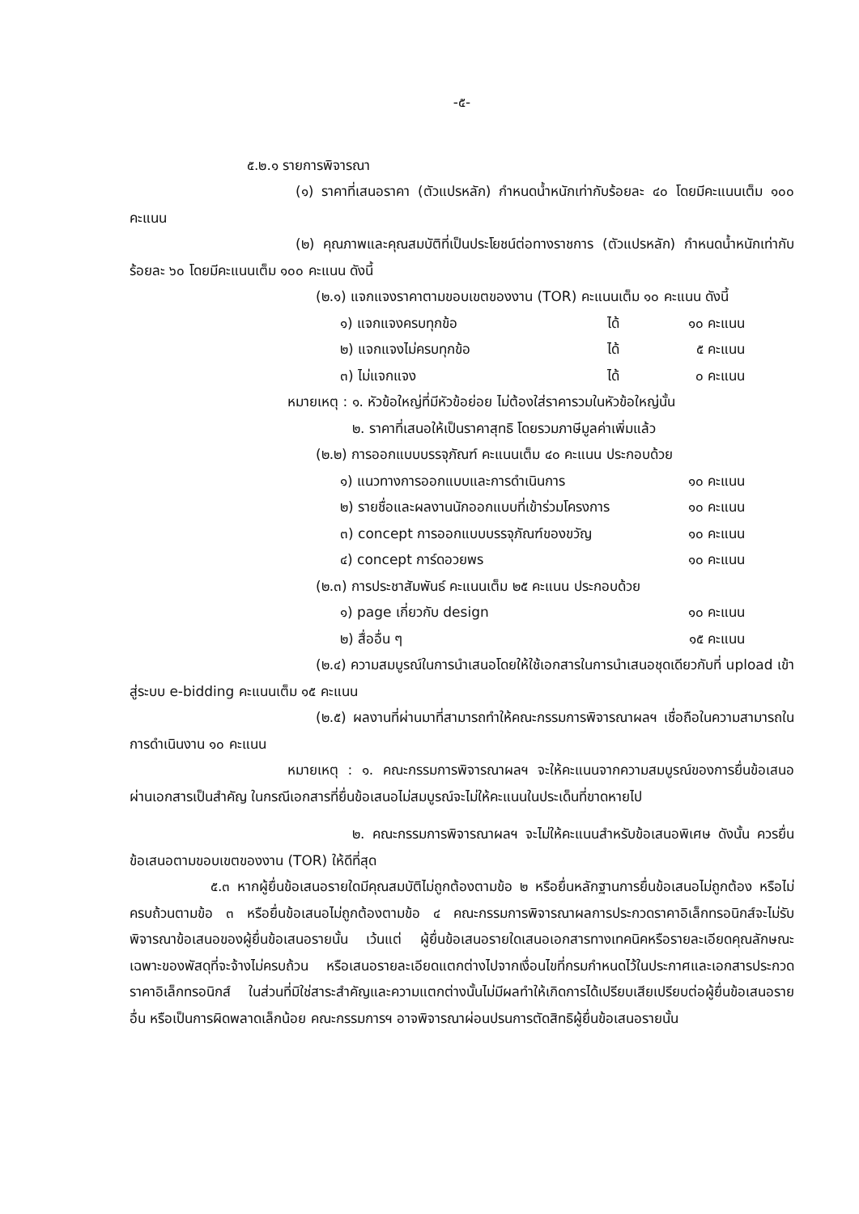-๕-
๕.๒.๑ รายการพิจารณา
(๑) ราคาที่เสนอราคา (ตัวแปรหลัก) กำหนดน้ำหนักเท่ากับร้อยละ ๔๐ โดยมีคะแนนเต็ม ๑๐๐ คะแนน
(๒) คุณภาพและคุณสมบัติที่เป็นประโยชน์ต่อทางราชการ (ตัวแปรหลัก) กำหนดน้ำหนักเท่ากับร้อยละ ๖๐ โดยมีคะแนนเต็ม ๑๐๐ คะแนน ดังนี้
(๒.๑) แจกแจงราคาตามขอบเขตของงาน (TOR) คะแนนเต็ม ๑๐ คะแนน ดังนี้
๑) แจกแจงครบทุกข้อ ได้ ๑๐ คะแนน
๒) แจกแจงไม่ครบทุกข้อ ได้ ๕ คะแนน
๓) ไม่แจกแจง ได้ ๐ คะแนน
หมายเหตุ : ๑. หัวข้อใหญ่ที่มีหัวข้อย่อย ไม่ต้องใส่ราคารวมในหัวข้อใหญ่นั้น
๒. ราคาที่เสนอให้เป็นราคาสุทธิ โดยรวมภาษีมูลค่าเพิ่มแล้ว
(๒.๒) การออกแบบบรรจุภัณฑ์ คะแนนเต็ม ๔๐ คะแนน ประกอบด้วย
๑) แนวทางการออกแบบและการดำเนินการ ๑๐ คะแนน
๒) รายชื่อและผลงานนักออกแบบที่เข้าร่วมโครงการ ๑๐ คะแนน
๓) concept การออกแบบบรรจุภัณฑ์ของขวัญ ๑๐ คะแนน
๔) concept การ์ดอวยพร ๑๐ คะแนน
(๒.๓) การประชาสัมพันธ์ คะแนนเต็ม ๒๕ คะแนน ประกอบด้วย
๑) page เกี่ยวกับ design ๑๐ คะแนน
๒) สื่ออื่น ๆ ๑๕ คะแนน
(๒.๔) ความสมบูรณ์ในการนำเสนอโดยให้ใช้เอกสารในการนำเสนอชุดเดียวกับที่ upload เข้าสู่ระบบ e-bidding คะแนนเต็ม ๑๕ คะแนน
(๒.๕) ผลงานที่ผ่านมาที่สามารถทำให้คณะกรรมการพิจารณาผลฯ เชื่อถือในความสามารถในการดำเนินงาน ๑๐ คะแนน
หมายเหตุ : ๑. คณะกรรมการพิจารณาผลฯ จะให้คะแนนจากความสมบูรณ์ของการยื่นข้อเสนอผ่านเอกสารเป็นสำคัญ ในกรณีเอกสารที่ยื่นข้อเสนอไม่สมบูรณ์จะไม่ให้คะแนนในประเด็นที่ขาดหายไป
๒. คณะกรรมการพิจารณาผลฯ จะไม่ให้คะแนนสำหรับข้อเสนอพิเศษ ดังนั้น ควรยื่นข้อเสนอตามขอบเขตของงาน (TOR) ให้ดีที่สุด
๕.๓ หากผู้ยื่นข้อเสนอรายใดมีคุณสมบัติไม่ถูกต้องตามข้อ ๒ หรือยื่นหลักฐานการยื่นข้อเสนอไม่ถูกต้อง หรือไม่ครบถ้วนตามข้อ ๓ หรือยื่นข้อเสนอไม่ถูกต้องตามข้อ ๔ คณะกรรมการพิจารณาผลการประกวดราคาอิเล็กทรอนิกส์จะไม่รับพิจารณาข้อเสนอของผู้ยื่นข้อเสนอรายนั้น เว้นแต่ ผู้ยื่นข้อเสนอรายใดเสนอเอกสารทางเทคนิคหรือรายละเอียดคุณลักษณะเฉพาะของพัสดุที่จะจ้างไม่ครบถ้วน หรือเสนอรายละเอียดแตกต่างไปจากเงื่อนไขที่กรมกำหนดไว้ในประกาศและเอกสารประกวดราคาอิเล็กทรอนิกส์ ในส่วนที่มิใช่สาระสำคัญและความแตกต่างนั้นไม่มีผลทำให้เกิดการได้เปรียบเสียเปรียบต่อผู้ยื่นข้อเสนอรายอื่น หรือเป็นการผิดพลาดเล็กน้อย คณะกรรมการฯ อาจพิจารณาผ่อนปรนการตัดสิทธิผู้ยื่นข้อเสนอรายนั้น